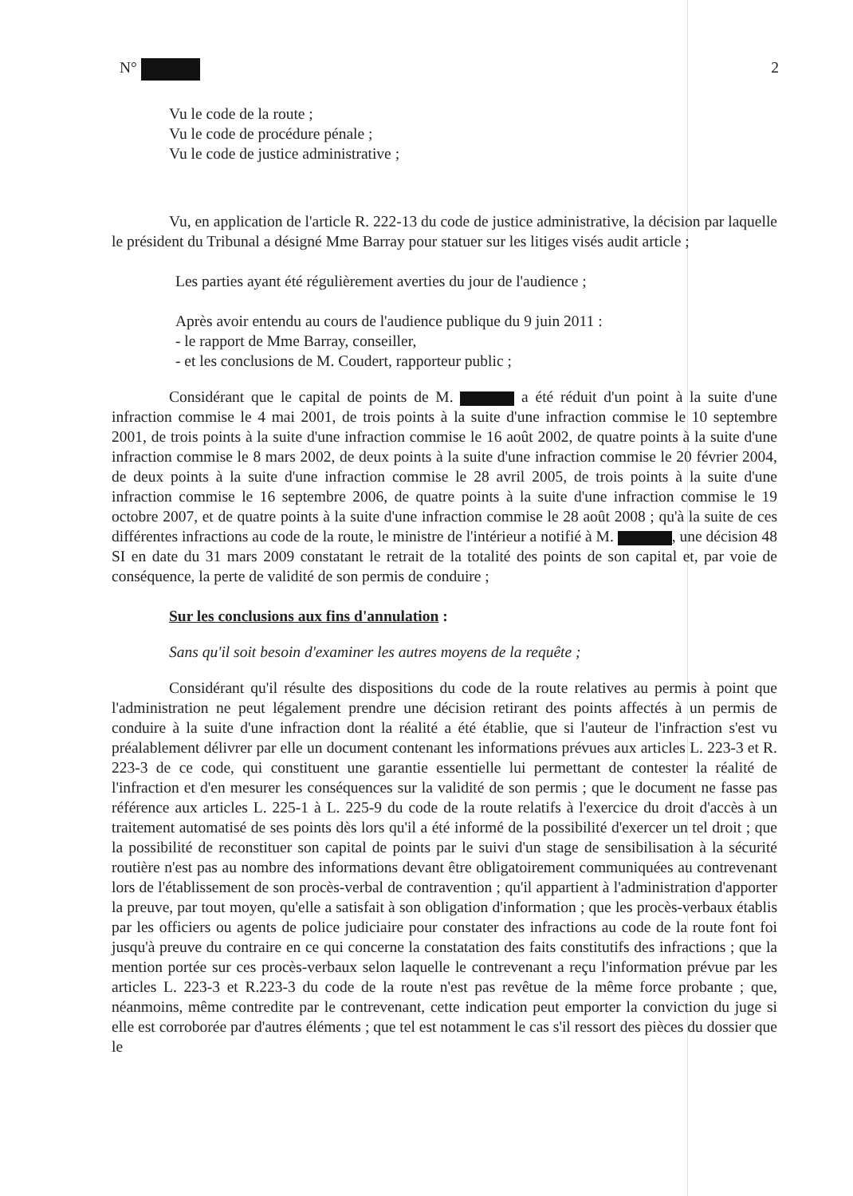N° 2
Vu le code de la route ;
Vu le code de procédure pénale ;
Vu le code de justice administrative ;
Vu, en application de l'article R. 222-13 du code de justice administrative, la décision par laquelle le président du Tribunal a désigné Mme Barray pour statuer sur les litiges visés audit article ;
Les parties ayant été régulièrement averties du jour de l'audience ;
Après avoir entendu au cours de l'audience publique du 9 juin 2011 :
- le rapport de Mme Barray, conseiller,
- et les conclusions de M. Coudert, rapporteur public ;
Considérant que le capital de points de M. a été réduit d'un point à la suite d'une infraction commise le 4 mai 2001, de trois points à la suite d'une infraction commise le 10 septembre 2001, de trois points à la suite d'une infraction commise le 16 août 2002, de quatre points à la suite d'une infraction commise le 8 mars 2002, de deux points à la suite d'une infraction commise le 20 février 2004, de deux points à la suite d'une infraction commise le 28 avril 2005, de trois points à la suite d'une infraction commise le 16 septembre 2006, de quatre points à la suite d'une infraction commise le 19 octobre 2007, et de quatre points à la suite d'une infraction commise le 28 août 2008 ; qu'à la suite de ces différentes infractions au code de la route, le ministre de l'intérieur a notifié à M. , une décision 48 SI en date du 31 mars 2009 constatant le retrait de la totalité des points de son capital et, par voie de conséquence, la perte de validité de son permis de conduire ;
Sur les conclusions aux fins d'annulation :
Sans qu'il soit besoin d'examiner les autres moyens de la requête ;
Considérant qu'il résulte des dispositions du code de la route relatives au permis à point que l'administration ne peut légalement prendre une décision retirant des points affectés à un permis de conduire à la suite d'une infraction dont la réalité a été établie, que si l'auteur de l'infraction s'est vu préalablement délivrer par elle un document contenant les informations prévues aux articles L. 223-3 et R. 223-3 de ce code, qui constituent une garantie essentielle lui permettant de contester la réalité de l'infraction et d'en mesurer les conséquences sur la validité de son permis ; que le document ne fasse pas référence aux articles L. 225-1 à L. 225-9 du code de la route relatifs à l'exercice du droit d'accès à un traitement automatisé de ses points dès lors qu'il a été informé de la possibilité d'exercer un tel droit ; que la possibilité de reconstituer son capital de points par le suivi d'un stage de sensibilisation à la sécurité routière n'est pas au nombre des informations devant être obligatoirement communiquées au contrevenant lors de l'établissement de son procès-verbal de contravention ; qu'il appartient à l'administration d'apporter la preuve, par tout moyen, qu'elle a satisfait à son obligation d'information ; que les procès-verbaux établis par les officiers ou agents de police judiciaire pour constater des infractions au code de la route font foi jusqu'à preuve du contraire en ce qui concerne la constatation des faits constitutifs des infractions ; que la mention portée sur ces procès-verbaux selon laquelle le contrevenant a reçu l'information prévue par les articles L. 223-3 et R.223-3 du code de la route n'est pas revêtue de la même force probante ; que, néanmoins, même contredite par le contrevenant, cette indication peut emporter la conviction du juge si elle est corroborée par d'autres éléments ; que tel est notamment le cas s'il ressort des pièces du dossier que le